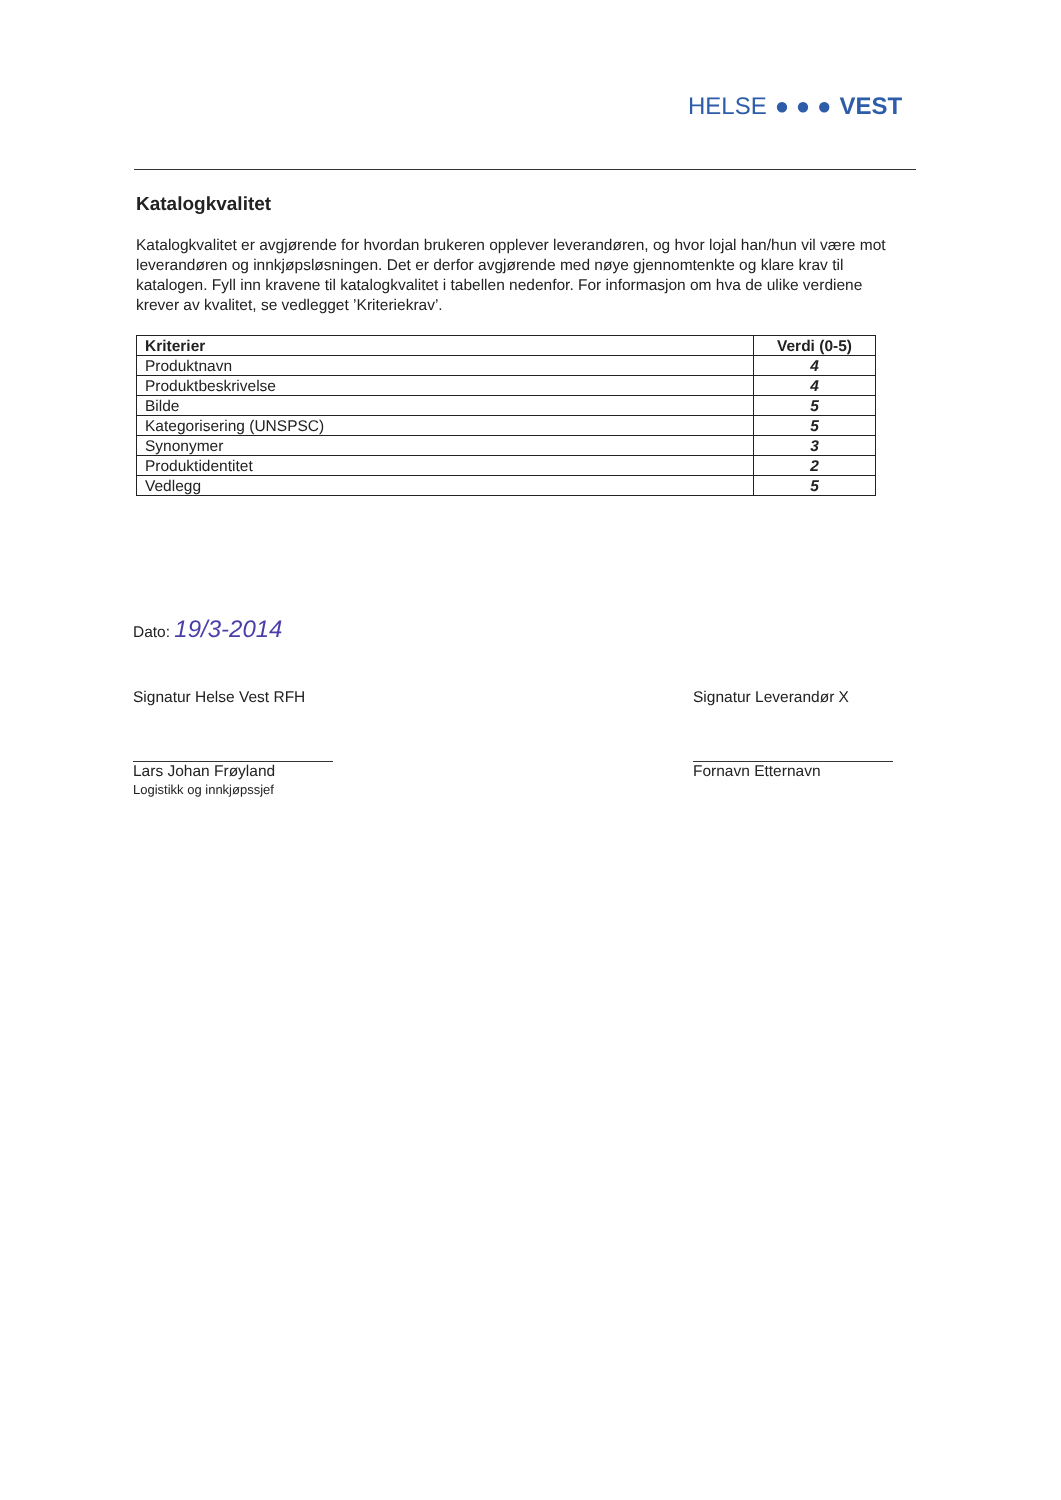HELSE ● ● ● VEST
Katalogkvalitet
Katalogkvalitet er avgjørende for hvordan brukeren opplever leverandøren, og hvor lojal han/hun vil være mot leverandøren og innkjøpsløsningen. Det er derfor avgjørende med nøye gjennomtenkte og klare krav til katalogen. Fyll inn kravene til katalogkvalitet i tabellen nedenfor. For informasjon om hva de ulike verdiene krever av kvalitet, se vedlegget ’Kriteriekrav’.
| Kriterier | Verdi (0-5) |
| --- | --- |
| Produktnavn | 4 |
| Produktbeskrivelse | 4 |
| Bilde | 5 |
| Kategorisering (UNSPSC) | 5 |
| Synonymer | 3 |
| Produktidentitet | 2 |
| Vedlegg | 5 |
Dato: 19/3-2014
Signatur Helse Vest RFH
Lars Johan Frøyland
Logistikk og innkjøpssjef
Signatur Leverandør X
Fornavn Etternavn